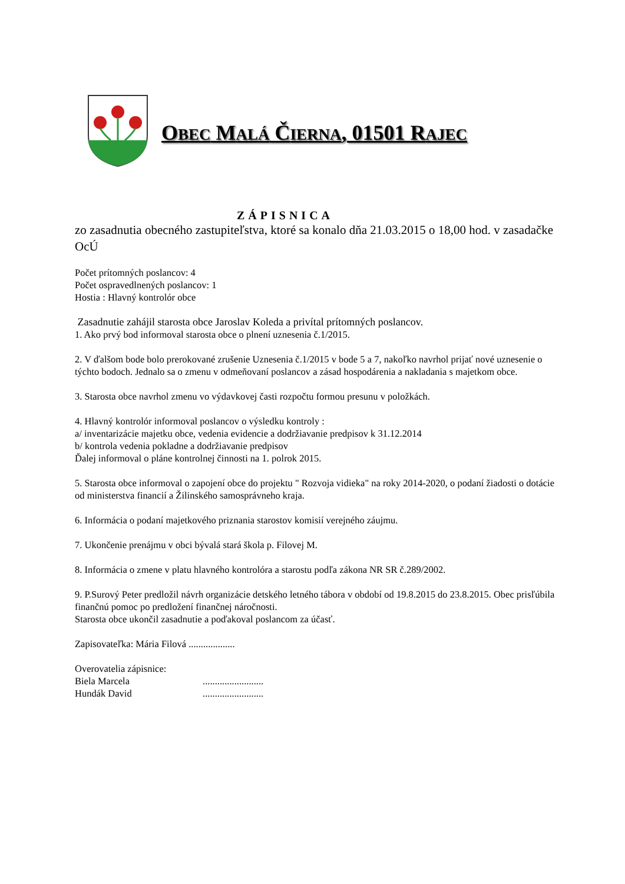OBEC MALÁ ČIERNA, 01501 RAJEC
ZÁPISNICA
zo zasadnutia obecného zastupiteľstva, ktoré sa konalo dňa 21.03.2015 o 18,00 hod. v zasadačke OcÚ
Počet prítomných poslancov: 4
Počet ospravedlnených poslancov: 1
Hostia : Hlavný kontrolór obce
Zasadnutie zahájil starosta obce Jaroslav Koleda a privítal prítomných poslancov.
1. Ako prvý bod informoval starosta obce o plnení uznesenia č.1/2015.
2. V ďalšom bode bolo prerokované zrušenie Uznesenia č.1/2015 v bode 5 a 7, nakoľko navrhol prijať nové uznesenie o týchto bodoch. Jednalo sa o zmenu v odmeňovaní poslancov a zásad hospodárenia a nakladania s majetkom obce.
3. Starosta obce navrhol zmenu vo výdavkovej časti rozpočtu formou presunu v položkách.
4. Hlavný kontrolór informoval poslancov o výsledku kontroly :
a/ inventarizácie majetku obce, vedenia evidencie a dodržiavanie predpisov k 31.12.2014
b/ kontrola vedenia pokladne a dodržiavanie predpisov
Ďalej informoval o pláne kontrolnej činnosti na 1. polrok 2015.
5. Starosta obce informoval o zapojení obce do projektu " Rozvoja vidieka" na roky 2014-2020, o podaní žiadosti o dotácie od ministerstva financií a Žilinského samosprávneho kraja.
6. Informácia o podaní majetkového priznania starostov komisií verejného záujmu.
7. Ukončenie prenájmu v obci bývalá stará škola p. Filovej M.
8. Informácia o zmene v platu hlavného kontrolóra a starostu podľa zákona NR SR č.289/2002.
9. P.Surový Peter predložil návrh organizácie detského letného tábora v období od 19.8.2015 do 23.8.2015. Obec prisľúbila finančnú pomoc po predložení finančnej náročnosti.
Starosta obce ukončil zasadnutie a poďakoval poslancom za účasť.
Zapisovateľka: Mária Filová ...................
Overovatelia zápisnice:
Biela Marcela .........................
Hundák David .........................